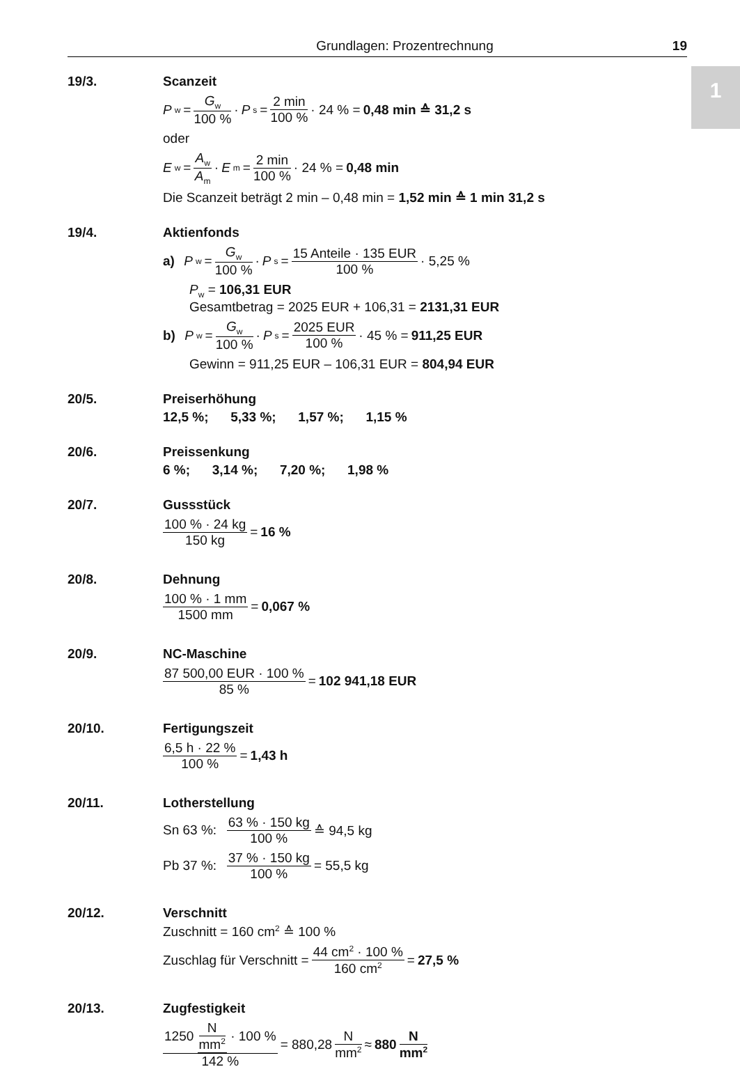1
Grundlagen: Prozentrechnung 19
19/3. Scanzeit
P<sub>w</sub> = G<sub>w</sub> 100 % · P<sub>s</sub> = 2 min 100 % · 24 % = 0,48 min ≙ 31,2 s
oder
E<sub>w</sub> = A<sub>w</sub> A<sub>m</sub> · E<sub>m</sub> = 2 min 100 % · 24 % = 0,48 min
Die Scanzeit beträgt 2 min – 0,48 min = 1,52 min ≙ 1 min 31,2 s
19/4. Aktienfonds
a) P<sub>w</sub> = G<sub>w</sub> 100 % · P<sub>s</sub> = 15 Anteile · 135 EUR 100 % · 5,25 %
P<sub>w</sub> = 106,31 EUR
Gesamtbetrag = 2025 EUR + 106,31 = 2131,31 EUR
b) P<sub>w</sub> = G<sub>w</sub> 100 % · P<sub>s</sub> = 2025 EUR 100 % · 45 % = 911,25 EUR
Gewinn = 911,25 EUR – 106,31 EUR = 804,94 EUR
20/5. Preiserhöhung
12,5 %; 5,33 %; 1,57 %; 1,15 %
20/6. Preissenkung
6 %; 3,14 %; 7,20 %; 1,98 %
20/7. Gussstück
100 % · 24 kg 150 kg = 16 %
20/8. Dehnung
100 % · 1 mm 1500 mm = 0,067 %
20/9. NC-Maschine
87 500,00 EUR · 100 % 85 % = 102 941,18 EUR
20/10. Fertigungszeit
6,5 h · 22 % 100 % = 1,43 h
20/11. Lotherstellung
Sn 63 %: 63 % · 150 kg 100 % ≙ 94,5 kg
Pb 37 %: 37 % · 150 kg 100 % = 55,5 kg
20/12. Verschnitt
Zuschnitt = 160 cm<sup>2</sup> ≙ 100 %
Zuschlag für Verschnitt = 44 cm<sup>2</sup> · 100 % 160 cm<sup>2</sup> = 27,5 %
20/13. Zugfestigkeit
1250 N mm<sup>2</sup> · 100 % 142 % = 880,28 N mm<sup>2</sup> ≈ 880 N mm<sup>2</sup>